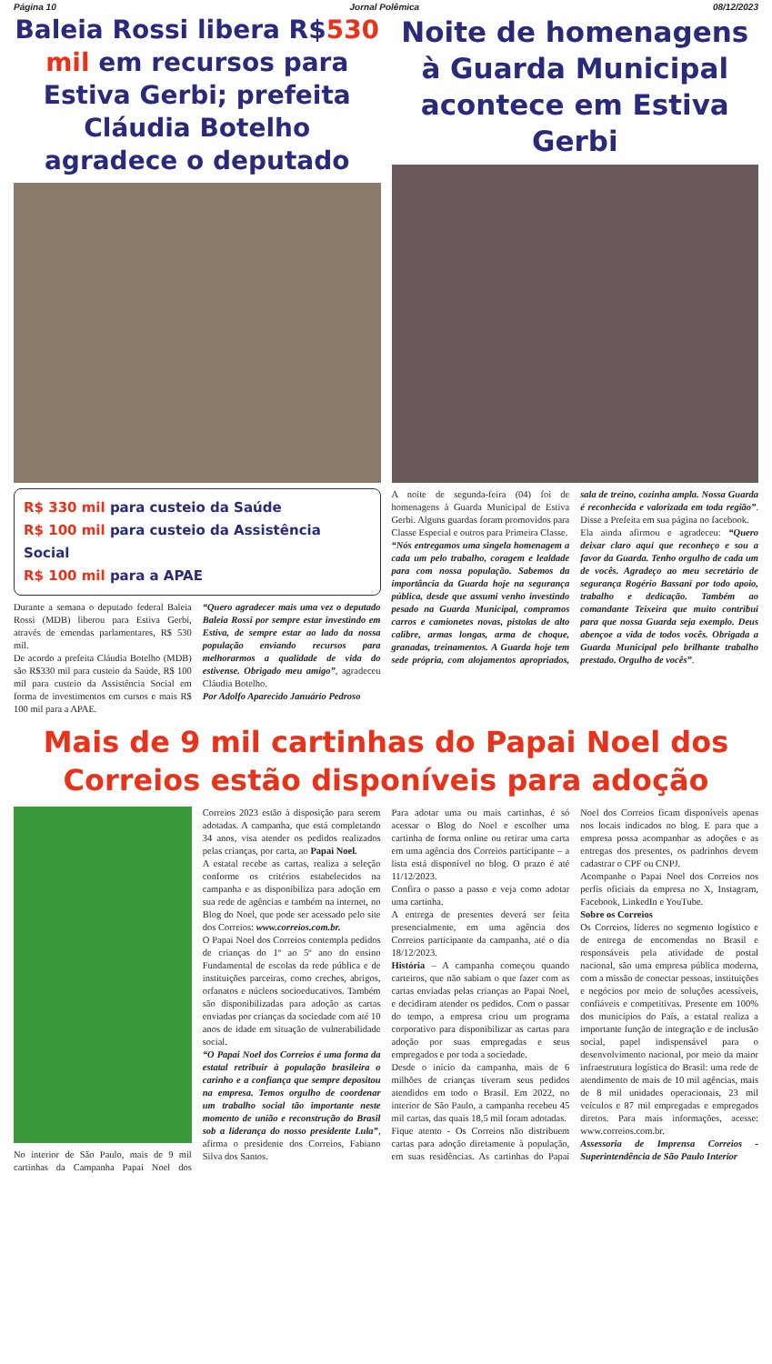Página 10 Jornal Polêmica 08/12/2023
Baleia Rossi libera R$530 mil em recursos para Estiva Gerbi; prefeita Cláudia Botelho agradece o deputado
R$ 330 mil para custeio da Saúde
R$ 100 mil para custeio da Assistência Social
R$ 100 mil para a APAE
Durante a semana o deputado federal Baleia Rossi (MDB) liberou para Estiva Gerbi, através de emendas parlamentares, R$ 530 mil.
De acordo a prefeita Cláudia Botelho (MDB) são R$330 mil para custeio da Saúde, R$ 100 mil para custeio da Assistência Social em forma de investimentos em cursos e mais R$ 100 mil para a APAE.
“Quero agradecer mais uma vez o deputado Baleia Rossi por sempre estar investindo em Estiva, de sempre estar ao lado da nossa população enviando recursos para melhorarmos a qualidade de vida do estivense. Obrigado meu amigo”, agradeceu Cláudia Botelho.
Por Adolfo Aparecido Januário Pedroso
Noite de homenagens à Guarda Municipal acontece em Estiva Gerbi
A noite de segunda-feira (04) foi de homenagens à Guarda Municipal de Estiva Gerbi. Alguns guardas foram promovidos para Classe Especial e outros para Primeira Classe.
“Nós entregamos uma singela homenagem a cada um pelo trabalho, coragem e lealdade para com nossa população. Sabemos da importância da Guarda hoje na segurança pública, desde que assumi venho investindo pesado na Guarda Municipal, compramos carros e camionetes novas, pistolas de alto calibre, armas longas, arma de choque, granadas, treinamentos. A Guarda hoje tem sede própria, com alojamentos apropriados, sala de treino, cozinha ampla. Nossa Guarda é reconhecida e valorizada em toda região”. Disse a Prefeita em sua página no facebook.
Ela ainda afirmou e agradeceu: “Quero deixar claro aqui que reconheço e sou a favor da Guarda. Tenho orgulho de cada um de vocês. Agradeço ao meu secretário de segurança Rogério Bassani por todo apoio, trabalho e dedicação. Também ao comandante Teixeira que muito contribui para que nossa Guarda seja exemplo. Deus abençoe a vida de todos vocês. Obrigada a Guarda Municipal pelo brilhante trabalho prestado. Orgulho de vocês”.
Mais de 9 mil cartinhas do Papai Noel dos Correios estão disponíveis para adoção
No interior de São Paulo, mais de 9 mil cartinhas da Campanha Papai Noel dos Correios 2023 estão à disposição para serem adotadas. A campanha, que está completando 34 anos, visa atender os pedidos realizados pelas crianças, por carta, ao Papai Noel.
A estatal recebe as cartas, realiza a seleção conforme os critérios estabelecidos na campanha e as disponibiliza para adoção em sua rede de agências e também na internet, no Blog do Noel, que pode ser acessado pelo site dos Correios: www.correios.com.br.
O Papai Noel dos Correios contempla pedidos de crianças do 1º ao 5º ano do ensino Fundamental de escolas da rede pública e de instituições parceiras, como creches, abrigos, orfanatos e núcleos socioeducativos. Também são disponibilizadas para adoção as cartas enviadas por crianças da sociedade com até 10 anos de idade em situação de vulnerabilidade social.
“O Papai Noel dos Correios é uma forma da estatal retribuir à população brasileira o carinho e a confiança que sempre depositou na empresa. Temos orgulho de coordenar um trabalho social tão importante neste momento de união e reconstrução do Brasil sob a liderança do nosso presidente Lula”, afirma o presidente dos Correios, Fabiano Silva dos Santos.
Para adotar uma ou mais cartinhas, é só acessar o Blog do Noel e escolher uma cartinha de forma online ou retirar uma carta em uma agência dos Correios participante – a lista está disponível no blog. O prazo é até 11/12/2023.
Confira o passo a passo e veja como adotar uma cartinha.
A entrega de presentes deverá ser feita presencialmente, em uma agência dos Correios participante da campanha, até o dia 18/12/2023.
História – A campanha começou quando carteiros, que não sabiam o que fazer com as cartas enviadas pelas crianças ao Papai Noel, e decidiram atender os pedidos. Com o passar do tempo, a empresa criou um programa corporativo para disponibilizar as cartas para adoção por suas empregadas e seus empregados e por toda a sociedade.
Desde o início da campanha, mais de 6 milhões de crianças tiveram seus pedidos atendidos em todo o Brasil. Em 2022, no interior de São Paulo, a campanha recebeu 45 mil cartas, das quais 18,5 mil foram adotadas.
Fique atento - Os Correios não distribuem cartas para adoção diretamente à população, em suas residências. As cartinhas do Papai Noel dos Correios ficam disponíveis apenas nos locais indicados no blog. E para que a empresa possa acompanhar as adoções e as entregas dos presentes, os padrinhos devem cadastrar o CPF ou CNPJ.
Acompanhe o Papai Noel dos Correios nos perfis oficiais da empresa no X, Instagram, Facebook, LinkedIn e YouTube.
Sobre os Correios
Os Correios, líderes no segmento logístico e de entrega de encomendas no Brasil e responsáveis pela atividade de postal nacional, são uma empresa pública moderna, com a missão de conectar pessoas, instituições e negócios por meio de soluções acessíveis, confiáveis e competitivas. Presente em 100% dos municípios do País, a estatal realiza a importante função de integração e de inclusão social, papel indispensável para o desenvolvimento nacional, por meio da maior infraestrutura logística do Brasil: uma rede de atendimento de mais de 10 mil agências, mais de 8 mil unidades operacionais, 23 mil veículos e 87 mil empregadas e empregados diretos. Para mais informações, acesse: www.correios.com.br.
Assessoria de Imprensa Correios - Superintendência de São Paulo Interior